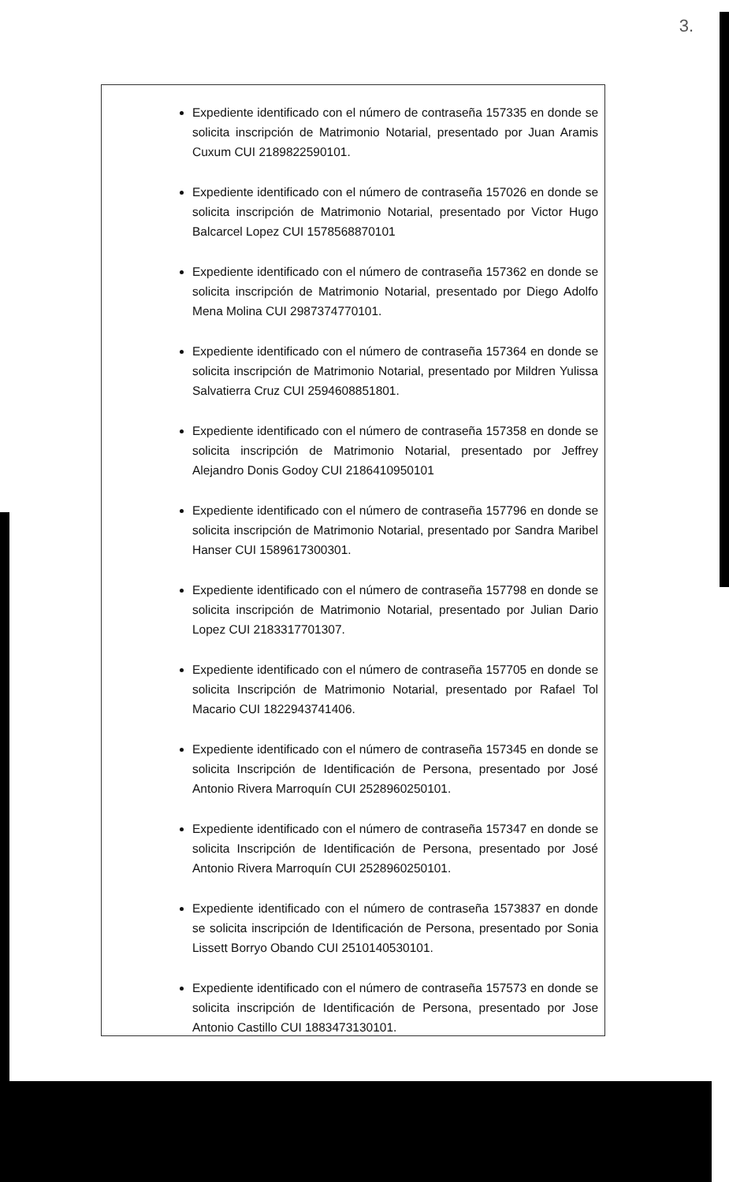3.
Expediente identificado con el número de contraseña 157335 en donde se solicita inscripción de Matrimonio Notarial, presentado por Juan Aramis Cuxum CUI 2189822590101.
Expediente identificado con el número de contraseña 157026 en donde se solicita inscripción de Matrimonio Notarial, presentado por Victor Hugo Balcarcel Lopez CUI 1578568870101
Expediente identificado con el número de contraseña 157362 en donde se solicita inscripción de Matrimonio Notarial, presentado por Diego Adolfo Mena Molina CUI 2987374770101.
Expediente identificado con el número de contraseña 157364 en donde se solicita inscripción de Matrimonio Notarial, presentado por Mildren Yulissa Salvatierra Cruz CUI 2594608851801.
Expediente identificado con el número de contraseña 157358 en donde se solicita inscripción de Matrimonio Notarial, presentado por Jeffrey Alejandro Donis Godoy CUI 2186410950101
Expediente identificado con el número de contraseña 157796 en donde se solicita inscripción de Matrimonio Notarial, presentado por Sandra Maribel Hanser CUI 1589617300301.
Expediente identificado con el número de contraseña 157798 en donde se solicita inscripción de Matrimonio Notarial, presentado por Julian Dario Lopez CUI 2183317701307.
Expediente identificado con el número de contraseña 157705 en donde se solicita Inscripción de Matrimonio Notarial, presentado por Rafael Tol Macario CUI 1822943741406.
Expediente identificado con el número de contraseña 157345 en donde se solicita Inscripción de Identificación de Persona, presentado por José Antonio Rivera Marroquín CUI 2528960250101.
Expediente identificado con el número de contraseña 157347 en donde se solicita Inscripción de Identificación de Persona, presentado por José Antonio Rivera Marroquín CUI 2528960250101.
Expediente identificado con el número de contraseña 1573837 en donde se solicita inscripción de Identificación de Persona, presentado por Sonia Lissett Borryo Obando CUI 2510140530101.
Expediente identificado con el número de contraseña 157573 en donde se solicita inscripción de Identificación de Persona, presentado por Jose Antonio Castillo CUI 1883473130101.